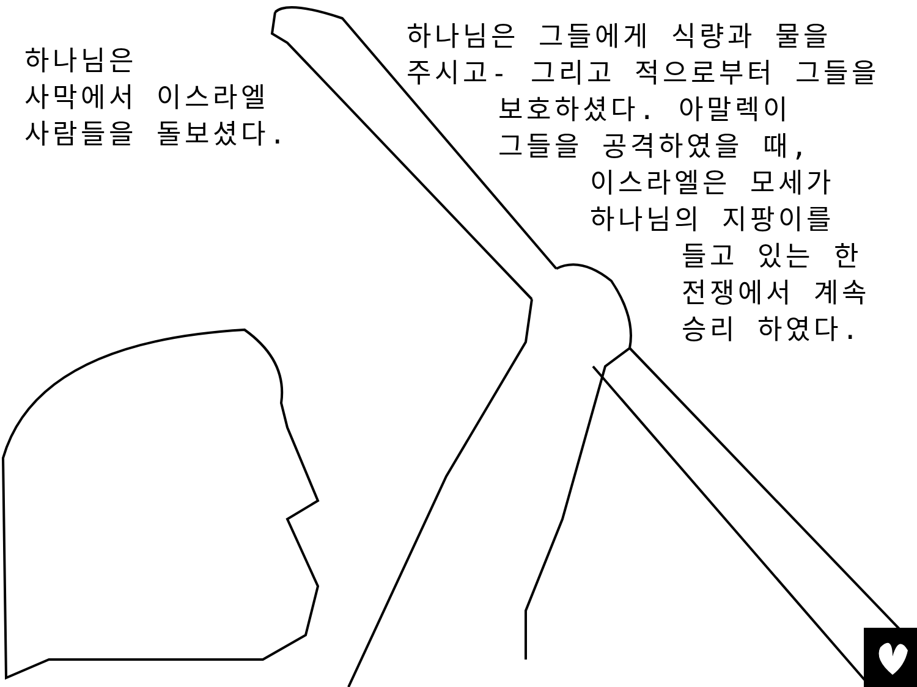하나님은
사막에서 이스라엘
사람들을 돌보셨다.
하나님은 그들에게 식량과 물을
주시고- 그리고 적으로부터 그들을
보호하셨다. 아말렉이
그들을 공격하였을 때,
이스라엘은 모세가
하나님의 지팡이를
들고 있는 한
전쟁에서 계속
승리 하였다.